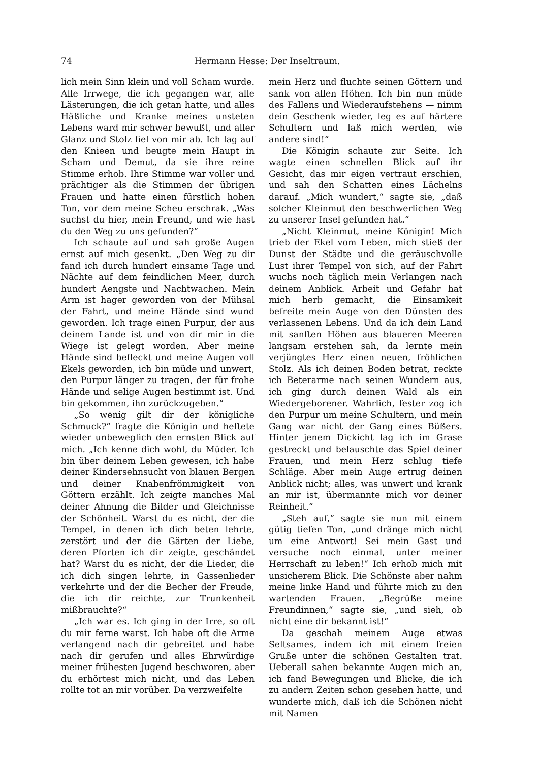74 Hermann Hesse: Der Inseltraum.
lich mein Sinn klein und voll Scham wurde. Alle Irrwege, die ich gegangen war, alle Lästerungen, die ich getan hatte, und alles Häßliche und Kranke meines unsteten Lebens ward mir schwer bewußt, und aller Glanz und Stolz fiel von mir ab. Ich lag auf den Knieen und beugte mein Haupt in Scham und Demut, da sie ihre reine Stimme erhob. Ihre Stimme war voller und prächtiger als die Stimmen der übrigen Frauen und hatte einen fürstlich hohen Ton, vor dem meine Scheu erschrak. „Was suchst du hier, mein Freund, und wie hast du den Weg zu uns gefunden?“
Ich schaute auf und sah große Augen ernst auf mich gesenkt. „Den Weg zu dir fand ich durch hundert einsame Tage und Nächte auf dem feindlichen Meer, durch hundert Aengste und Nachtwachen. Mein Arm ist hager geworden von der Mühsal der Fahrt, und meine Hände sind wund geworden. Ich trage einen Purpur, der aus deinem Lande ist und von dir mir in die Wiege ist gelegt worden. Aber meine Hände sind befleckt und meine Augen voll Ekels geworden, ich bin müde und unwert, den Purpur länger zu tragen, der für frohe Hände und selige Augen bestimmt ist. Und bin gekommen, ihn zurückzugeben.“
„So wenig gilt dir der königliche Schmuck?“ fragte die Königin und heftete wieder unbeweglich den ernsten Blick auf mich. „Ich kenne dich wohl, du Müder. Ich bin über deinem Leben gewesen, ich habe deiner Kindersehnsucht von blauen Bergen und deiner Knabenfrömmigkeit von Göttern erzählt. Ich zeigte manches Mal deiner Ahnung die Bilder und Gleichnisse der Schönheit. Warst du es nicht, der die Tempel, in denen ich dich beten lehrte, zerstört und der die Gärten der Liebe, deren Pforten ich dir zeigte, geschändet hat? Warst du es nicht, der die Lieder, die ich dich singen lehrte, in Gassenlieder verkehrte und der die Becher der Freude, die ich dir reichte, zur Trunkenheit mißbrauchte?“
„Ich war es. Ich ging in der Irre, so oft du mir ferne warst. Ich habe oft die Arme verlangend nach dir gebreitet und habe nach dir gerufen und alles Ehrwürdige meiner frühesten Jugend beschworen, aber du erhörtest mich nicht, und das Leben rollte tot an mir vorüber. Da verzweifelte
mein Herz und fluchte seinen Göttern und sank von allen Höhen. Ich bin nun müde des Fallens und Wiederaufstehens — nimm dein Geschenk wieder, leg es auf härtere Schultern und laß mich werden, wie andere sind!“
Die Königin schaute zur Seite. Ich wagte einen schnellen Blick auf ihr Gesicht, das mir eigen vertraut erschien, und sah den Schatten eines Lächelns darauf. „Mich wundert,“ sagte sie, „daß solcher Kleinmut den beschwerlichen Weg zu unserer Insel gefunden hat.“
„Nicht Kleinmut, meine Königin! Mich trieb der Ekel vom Leben, mich stieß der Dunst der Städte und die geräuschvolle Lust ihrer Tempel von sich, auf der Fahrt wuchs noch täglich mein Verlangen nach deinem Anblick. Arbeit und Gefahr hat mich herb gemacht, die Einsamkeit befreite mein Auge von den Dünsten des verlassenen Lebens. Und da ich dein Land mit sanften Höhen aus blaueren Meeren langsam erstehen sah, da lernte mein verjüngtes Herz einen neuen, fröhlichen Stolz. Als ich deinen Boden betrat, reckte ich Beterarme nach seinen Wundern aus, ich ging durch deinen Wald als ein Wiedergeborener. Wahrlich, fester zog ich den Purpur um meine Schultern, und mein Gang war nicht der Gang eines Büßers. Hinter jenem Dickicht lag ich im Grase gestreckt und belauschte das Spiel deiner Frauen, und mein Herz schlug tiefe Schläge. Aber mein Auge ertrug deinen Anblick nicht; alles, was unwert und krank an mir ist, übermannte mich vor deiner Reinheit.“
„Steh auf,“ sagte sie nun mit einem gütig tiefen Ton, „und dränge mich nicht um eine Antwort! Sei mein Gast und versuche noch einmal, unter meiner Herrschaft zu leben!“ Ich erhob mich mit unsicherem Blick. Die Schönste aber nahm meine linke Hand und führte mich zu den wartenden Frauen. „Begrüße meine Freundinnen,“ sagte sie, „und sieh, ob nicht eine dir bekannt ist!“
Da geschah meinem Auge etwas Seltsames, indem ich mit einem freien Gruße unter die schönen Gestalten trat. Ueberall sahen bekannte Augen mich an, ich fand Bewegungen und Blicke, die ich zu andern Zeiten schon gesehen hatte, und wunderte mich, daß ich die Schönen nicht mit Namen